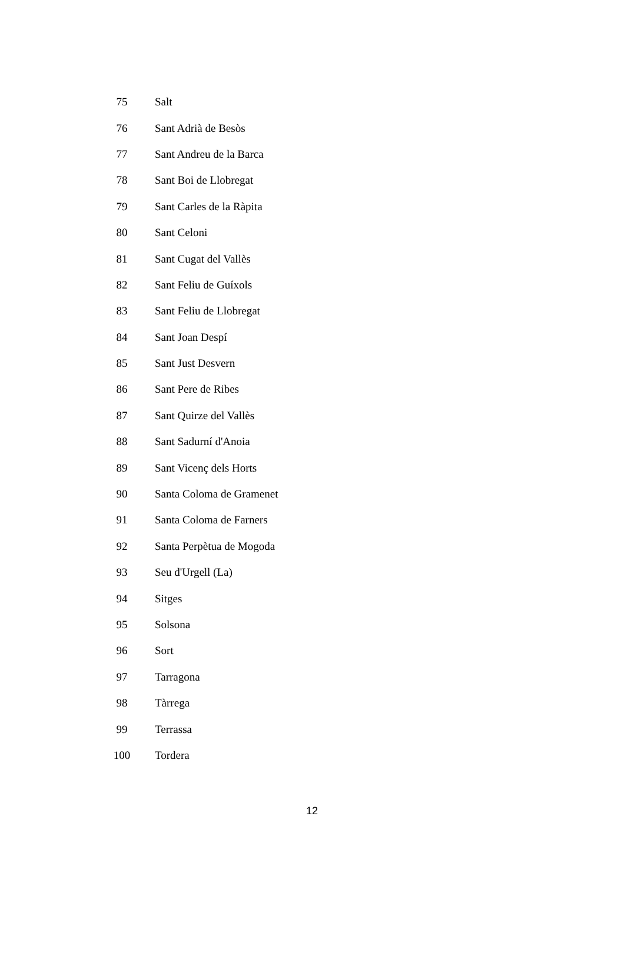| 75 | Salt |
| 76 | Sant Adrià de Besòs |
| 77 | Sant Andreu de la Barca |
| 78 | Sant Boi de Llobregat |
| 79 | Sant Carles de la Ràpita |
| 80 | Sant Celoni |
| 81 | Sant Cugat del Vallès |
| 82 | Sant Feliu de Guíxols |
| 83 | Sant Feliu de Llobregat |
| 84 | Sant Joan Despí |
| 85 | Sant Just Desvern |
| 86 | Sant Pere de Ribes |
| 87 | Sant Quirze del Vallès |
| 88 | Sant Sadurní d'Anoia |
| 89 | Sant Vicenç dels Horts |
| 90 | Santa Coloma de Gramenet |
| 91 | Santa Coloma de Farners |
| 92 | Santa Perpètua de Mogoda |
| 93 | Seu d'Urgell (La) |
| 94 | Sitges |
| 95 | Solsona |
| 96 | Sort |
| 97 | Tarragona |
| 98 | Tàrrega |
| 99 | Terrassa |
| 100 | Tordera |
12